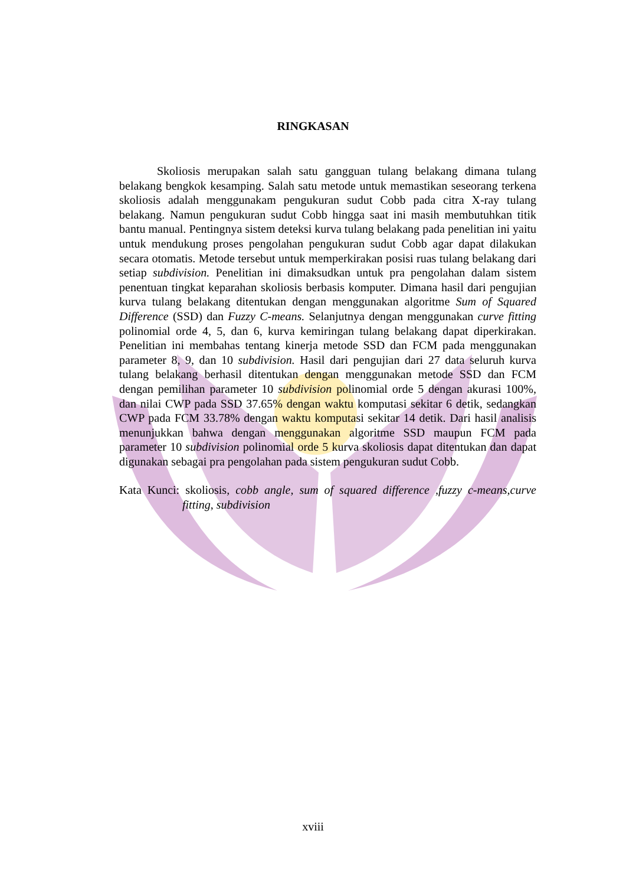RINGKASAN
Skoliosis merupakan salah satu gangguan tulang belakang dimana tulang belakang bengkok kesamping. Salah satu metode untuk memastikan seseorang terkena skoliosis adalah menggunakam pengukuran sudut Cobb pada citra X-ray tulang belakang. Namun pengukuran sudut Cobb hingga saat ini masih membutuhkan titik bantu manual. Pentingnya sistem deteksi kurva tulang belakang pada penelitian ini yaitu untuk mendukung proses pengolahan pengukuran sudut Cobb agar dapat dilakukan secara otomatis. Metode tersebut untuk memperkirakan posisi ruas tulang belakang dari setiap subdivision. Penelitian ini dimaksudkan untuk pra pengolahan dalam sistem penentuan tingkat keparahan skoliosis berbasis komputer. Dimana hasil dari pengujian kurva tulang belakang ditentukan dengan menggunakan algoritme Sum of Squared Difference (SSD) dan Fuzzy C-means. Selanjutnya dengan menggunakan curve fitting polinomial orde 4, 5, dan 6, kurva kemiringan tulang belakang dapat diperkirakan. Penelitian ini membahas tentang kinerja metode SSD dan FCM pada menggunakan parameter 8, 9, dan 10 subdivision. Hasil dari pengujian dari 27 data seluruh kurva tulang belakang berhasil ditentukan dengan menggunakan metode SSD dan FCM dengan pemilihan parameter 10 subdivision polinomial orde 5 dengan akurasi 100%, dan nilai CWP pada SSD 37.65% dengan waktu komputasi sekitar 6 detik, sedangkan CWP pada FCM 33.78% dengan waktu komputasi sekitar 14 detik. Dari hasil analisis menunjukkan bahwa dengan menggunakan algoritme SSD maupun FCM pada parameter 10 subdivision polinomial orde 5 kurva skoliosis dapat ditentukan dan dapat digunakan sebagai pra pengolahan pada sistem pengukuran sudut Cobb.
Kata Kunci: skoliosis, cobb angle, sum of squared difference ,fuzzy c-means,curve fitting, subdivision
xviii